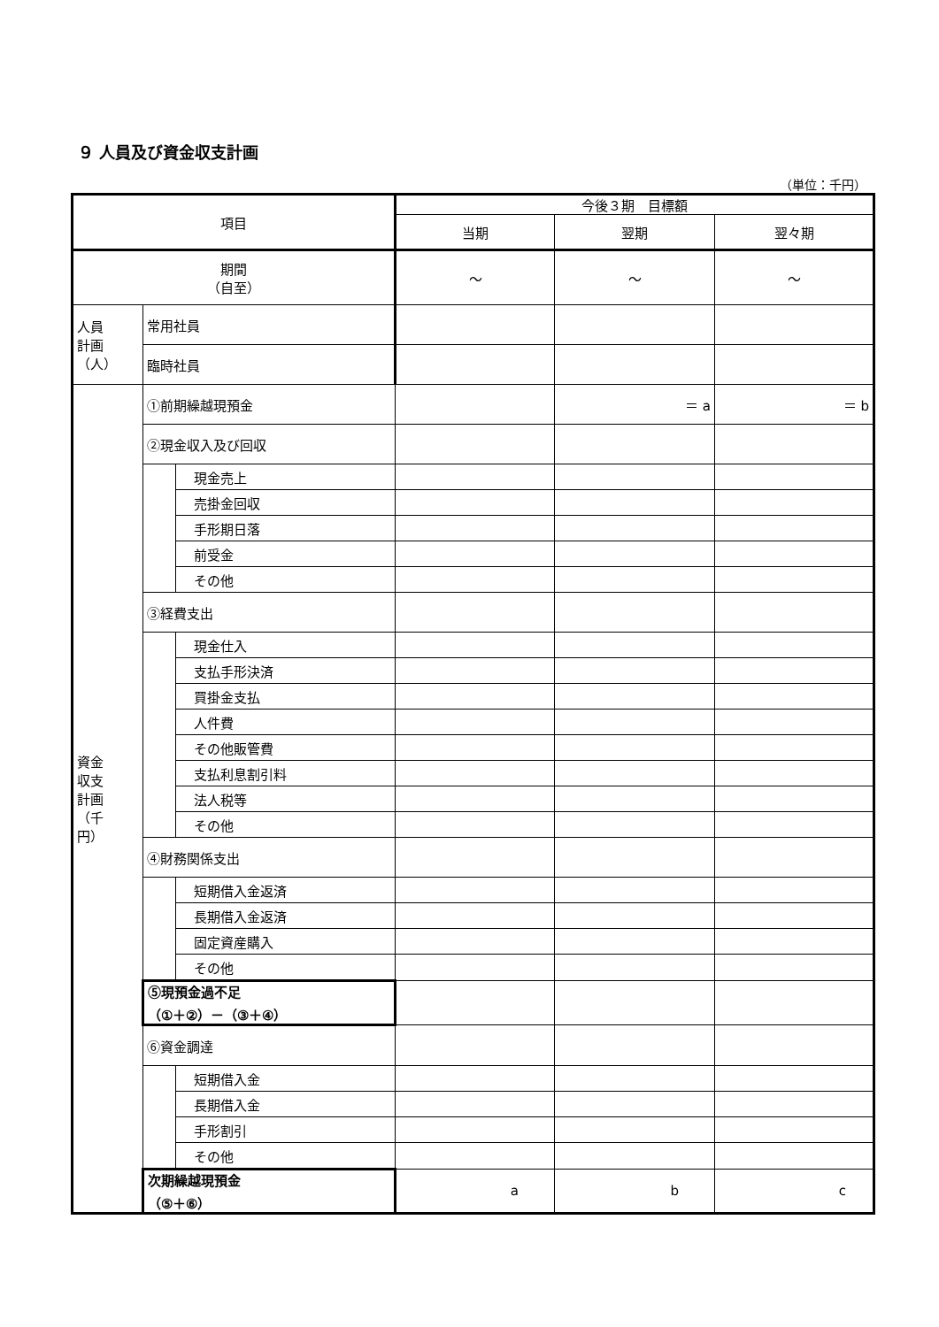９ 人員及び資金収支計画
（単位：千円）
| 項目 | | | 今後３期 目標額 | | |
| --- | --- | --- | --- | --- | --- |
| | | | 当期 | 翌期 | 翌々期 |
| 期間 （自至） | | | ～ | ～ | ～ |
| 人員 計画 （人） | 常用社員 | | | | |
| | 臨時社員 | | | | |
| 資金 収支 計画 （千 円） | ①前期繰越現預金 | | | ＝ a | ＝ b |
| | ②現金収入及び回収 | | | | |
| | | 現金売上 | | | |
| | | 売掛金回収 | | | |
| | | 手形期日落 | | | |
| | | 前受金 | | | |
| | | その他 | | | |
| | ③経費支出 | | | | |
| | | 現金仕入 | | | |
| | | 支払手形決済 | | | |
| | | 買掛金支払 | | | |
| | | 人件費 | | | |
| | | その他販管費 | | | |
| | | 支払利息割引料 | | | |
| | | 法人税等 | | | |
| | | その他 | | | |
| | ④財務関係支出 | | | | |
| | | 短期借入金返済 | | | |
| | | 長期借入金返済 | | | |
| | | 固定資産購入 | | | |
| | | その他 | | | |
| | ⑤現預金過不足 （①＋②）－（③＋④） | | | | |
| | ⑥資金調達 | | | | |
| | | 短期借入金 | | | |
| | | 長期借入金 | | | |
| | | 手形割引 | | | |
| | | その他 | | | |
| | 次期繰越現預金 （⑤＋⑥） | | a | b | c |